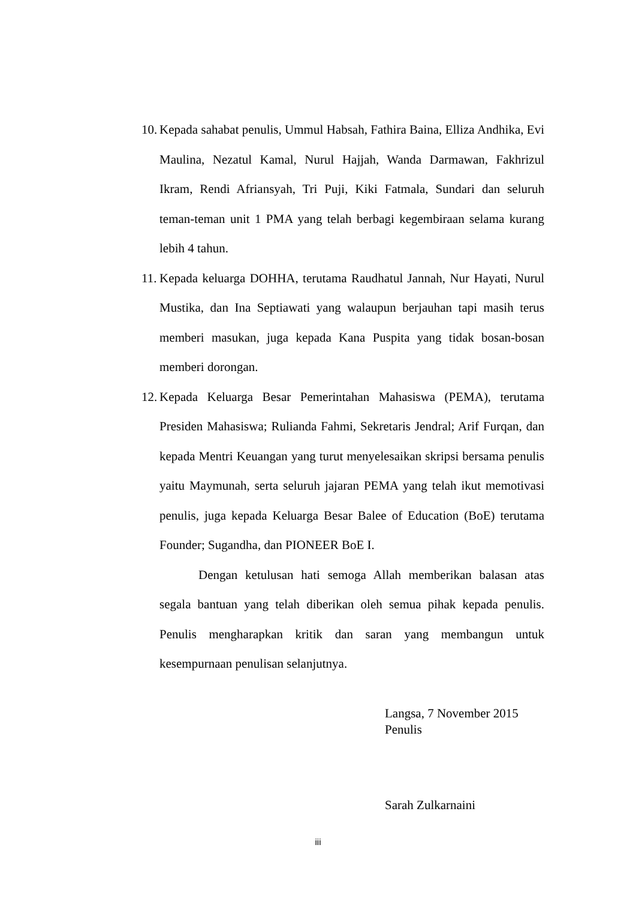10. Kepada sahabat penulis, Ummul Habsah, Fathira Baina, Elliza Andhika, Evi Maulina, Nezatul Kamal, Nurul Hajjah, Wanda Darmawan, Fakhrizul Ikram, Rendi Afriansyah, Tri Puji, Kiki Fatmala, Sundari dan seluruh teman-teman unit 1 PMA yang telah berbagi kegembiraan selama kurang lebih 4 tahun.
11. Kepada keluarga DOHHA, terutama Raudhatul Jannah, Nur Hayati, Nurul Mustika, dan Ina Septiawati yang walaupun berjauhan tapi masih terus memberi masukan, juga kepada Kana Puspita yang tidak bosan-bosan memberi dorongan.
12. Kepada Keluarga Besar Pemerintahan Mahasiswa (PEMA), terutama Presiden Mahasiswa; Rulianda Fahmi, Sekretaris Jendral; Arif Furqan, dan kepada Mentri Keuangan yang turut menyelesaikan skripsi bersama penulis yaitu Maymunah, serta seluruh jajaran PEMA yang telah ikut memotivasi penulis, juga kepada Keluarga Besar Balee of Education (BoE) terutama Founder; Sugandha, dan PIONEER BoE I.
Dengan ketulusan hati semoga Allah memberikan balasan atas segala bantuan yang telah diberikan oleh semua pihak kepada penulis. Penulis mengharapkan kritik dan saran yang membangun untuk kesempurnaan penulisan selanjutnya.
Langsa, 7 November 2015
Penulis
Sarah Zulkarnaini
iii